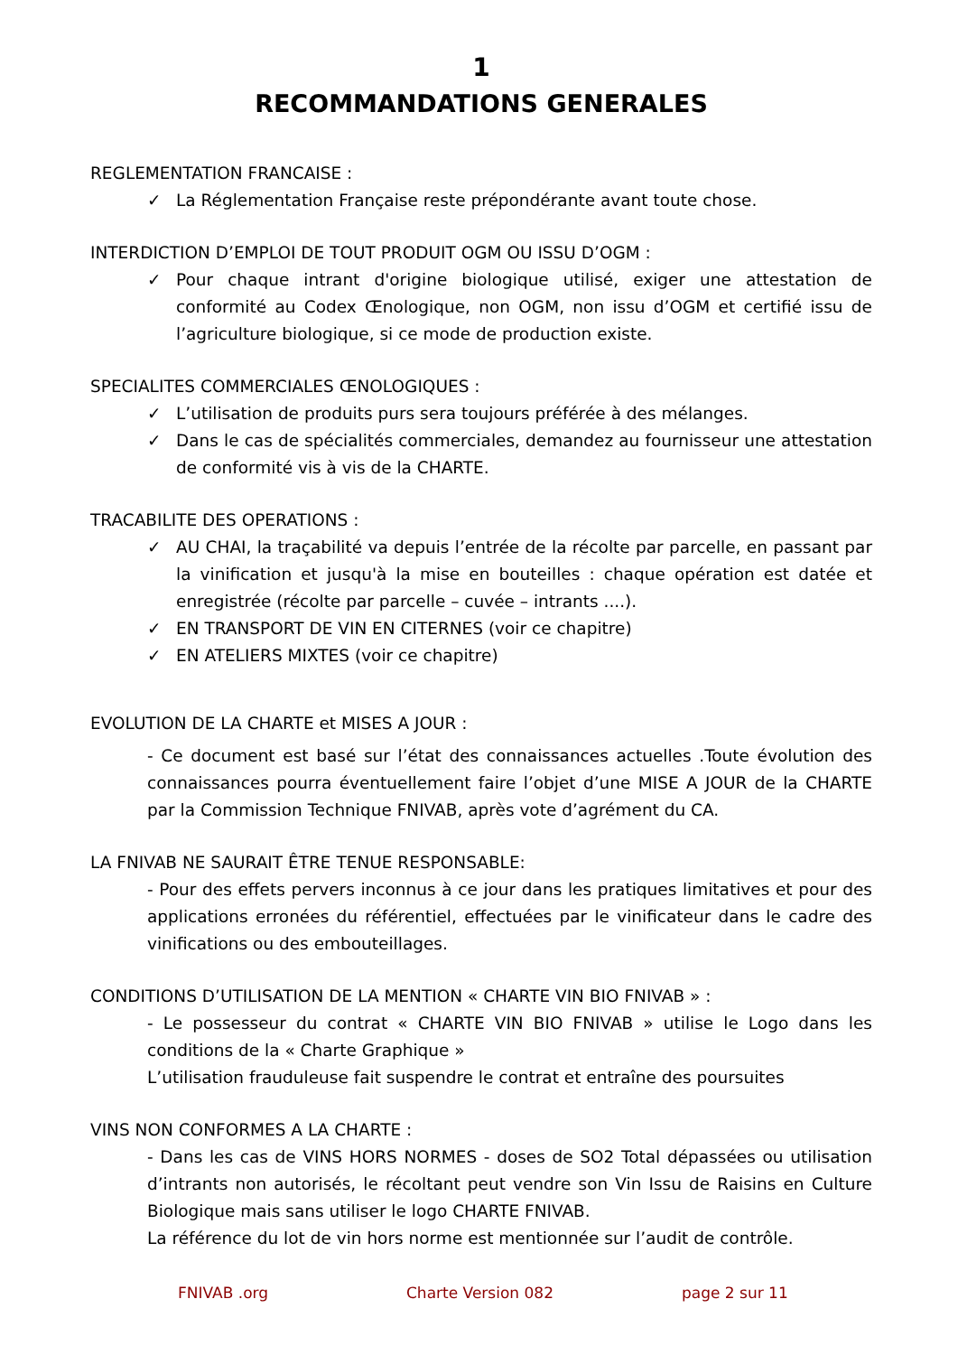1
RECOMMANDATIONS GENERALES
REGLEMENTATION FRANCAISE :
✓ La Réglementation Française reste prépondérante avant toute chose.
INTERDICTION D’EMPLOI DE TOUT PRODUIT OGM OU ISSU D’OGM :
✓ Pour chaque intrant d'origine biologique utilisé, exiger une attestation de conformité au Codex Œnologique, non OGM, non issu d’OGM et certifié issu de l’agriculture biologique, si ce mode de production existe.
SPECIALITES COMMERCIALES ŒNOLOGIQUES :
✓ L’utilisation de produits purs sera toujours préférée à des mélanges.
✓ Dans le cas de spécialités commerciales, demandez au fournisseur une attestation de conformité vis à vis de la CHARTE.
TRACABILITE DES OPERATIONS :
✓ AU CHAI, la traçabilité va depuis l’entrée de la récolte par parcelle, en passant par la vinification et jusqu'à la mise en bouteilles : chaque opération est datée et enregistrée (récolte par parcelle – cuvée – intrants ....).
✓ EN TRANSPORT DE VIN EN CITERNES (voir ce chapitre)
✓ EN ATELIERS MIXTES (voir ce chapitre)
EVOLUTION DE LA CHARTE et MISES A JOUR :
- Ce document est basé sur l’état des connaissances actuelles .Toute évolution des connaissances pourra éventuellement faire l’objet d’une MISE A JOUR de la CHARTE par la Commission Technique FNIVAB, après vote d’agrément du CA.
LA FNIVAB NE SAURAIT ÊTRE TENUE RESPONSABLE:
- Pour des effets pervers inconnus à ce jour dans les pratiques limitatives et pour des applications erronées du référentiel, effectuées par le vinificateur dans le cadre des vinifications ou des embouteillages.
CONDITIONS D’UTILISATION DE LA MENTION « CHARTE VIN BIO FNIVAB » :
- Le possesseur du contrat « CHARTE VIN BIO FNIVAB » utilise le Logo dans les conditions de la « Charte Graphique »
L’utilisation frauduleuse fait suspendre le contrat et entraîne des poursuites
VINS NON CONFORMES A LA CHARTE :
- Dans les cas de VINS HORS NORMES - doses de SO2 Total dépassées ou utilisation d’intrants non autorisés, le récoltant peut vendre son Vin Issu de Raisins en Culture Biologique mais sans utiliser le logo CHARTE FNIVAB.
La référence du lot de vin hors norme est mentionnée sur l’audit de contrôle.
FNIVAB .org Charte Version 082 page 2 sur 11